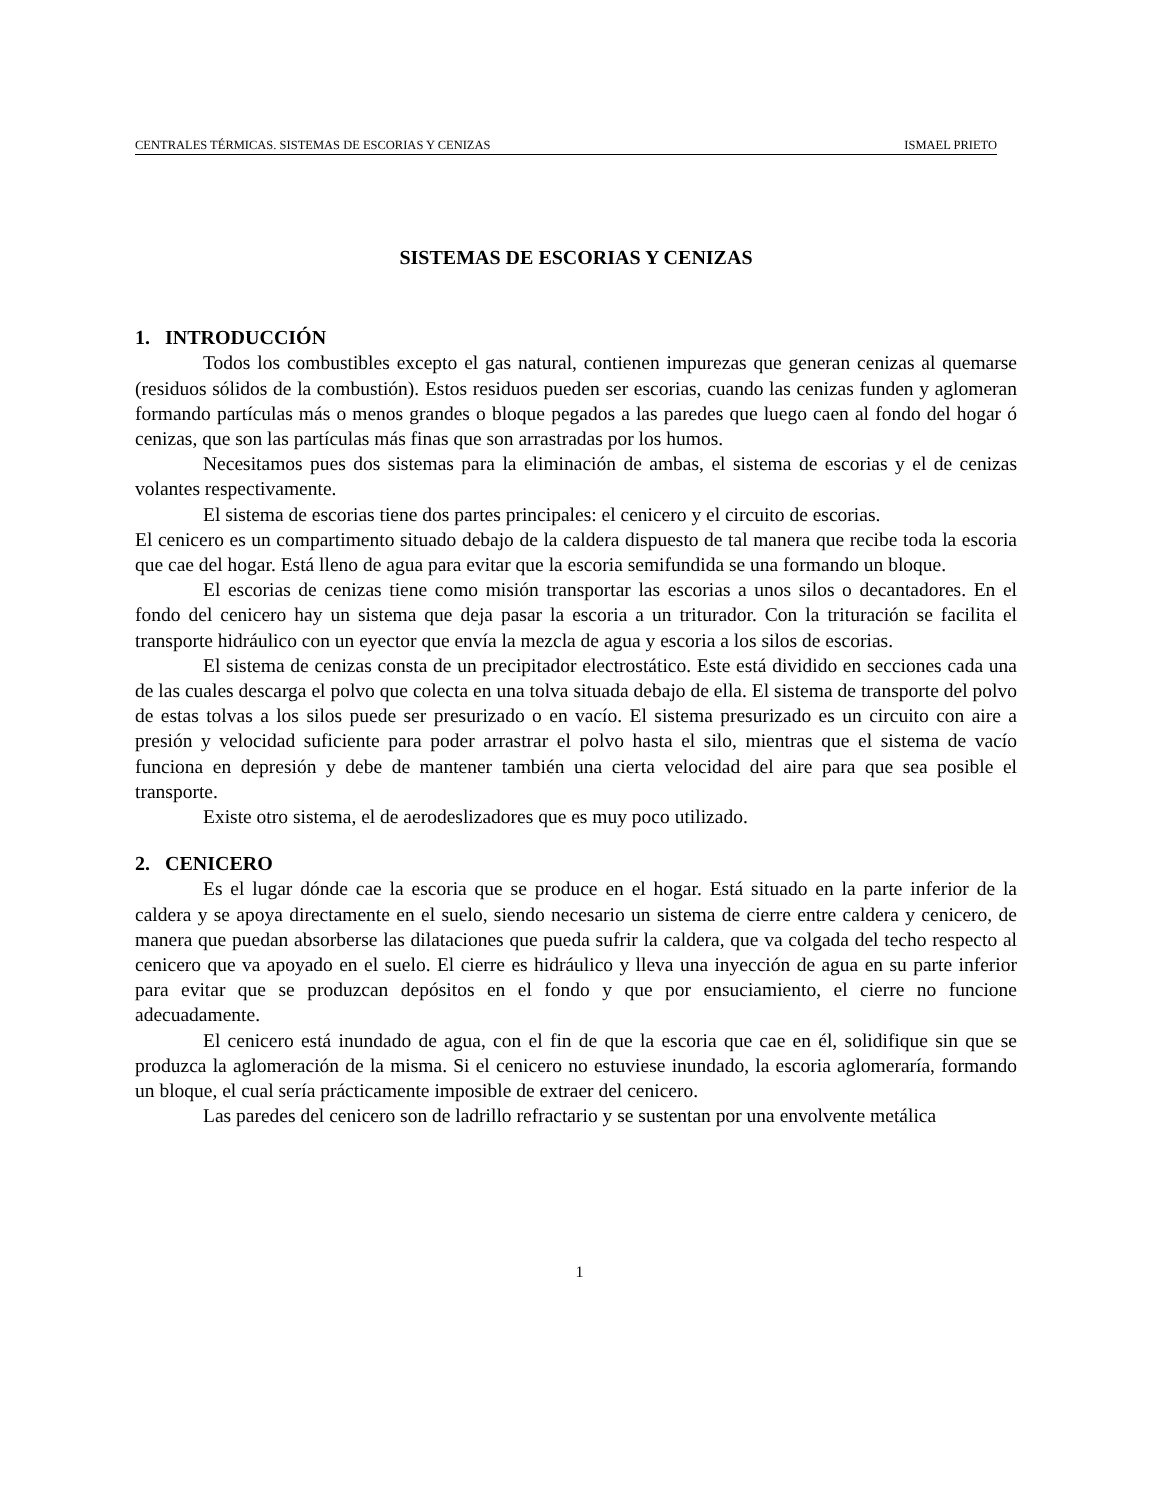CENTRALES TÉRMICAS. SISTEMAS DE ESCORIAS Y CENIZAS ISMAEL PRIETO
SISTEMAS DE ESCORIAS Y CENIZAS
1. INTRODUCCIÓN
Todos los combustibles excepto el gas natural, contienen impurezas que generan cenizas al quemarse (residuos sólidos de la combustión). Estos residuos pueden ser escorias, cuando las cenizas funden y aglomeran formando partículas más o menos grandes o bloque pegados a las paredes que luego caen al fondo del hogar ó cenizas, que son las partículas más finas que son arrastradas por los humos.
Necesitamos pues dos sistemas para la eliminación de ambas, el sistema de escorias y el de cenizas volantes respectivamente.
El sistema de escorias tiene dos partes principales: el cenicero y el circuito de escorias.
El cenicero es un compartimento situado debajo de la caldera dispuesto de tal manera que recibe toda la escoria que cae del hogar. Está lleno de agua para evitar que la escoria semifundida se una formando un bloque.
El escorias de cenizas tiene como misión transportar las escorias a unos silos o decantadores. En el fondo del cenicero hay un sistema que deja pasar la escoria a un triturador. Con la trituración se facilita el transporte hidráulico con un eyector que envía la mezcla de agua y escoria a los silos de escorias.
El sistema de cenizas consta de un precipitador electrostático. Este está dividido en secciones cada una de las cuales descarga el polvo que colecta en una tolva situada debajo de ella. El sistema de transporte del polvo de estas tolvas a los silos puede ser presurizado o en vacío. El sistema presurizado es un circuito con aire a presión y velocidad suficiente para poder arrastrar el polvo hasta el silo, mientras que el sistema de vacío funciona en depresión y debe de mantener también una cierta velocidad del aire para que sea posible el transporte.
Existe otro sistema, el de aerodeslizadores que es muy poco utilizado.
2. CENICERO
Es el lugar dónde cae la escoria que se produce en el hogar. Está situado en la parte inferior de la caldera y se apoya directamente en el suelo, siendo necesario un sistema de cierre entre caldera y cenicero, de manera que puedan absorberse las dilataciones que pueda sufrir la caldera, que va colgada del techo respecto al cenicero que va apoyado en el suelo. El cierre es hidráulico y lleva una inyección de agua en su parte inferior para evitar que se produzcan depósitos en el fondo y que por ensuciamiento, el cierre no funcione adecuadamente.
El cenicero está inundado de agua, con el fin de que la escoria que cae en él, solidifique sin que se produzca la aglomeración de la misma. Si el cenicero no estuviese inundado, la escoria aglomeraría, formando un bloque, el cual sería prácticamente imposible de extraer del cenicero.
Las paredes del cenicero son de ladrillo refractario y se sustentan por una envolvente metálica
1